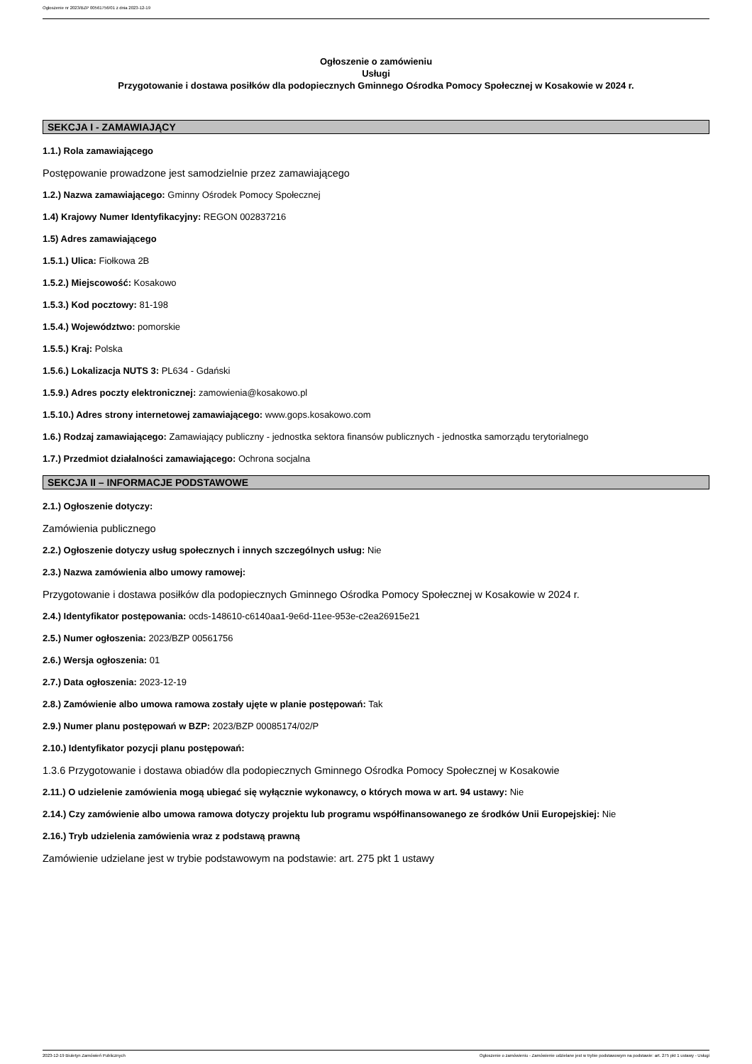Ogłoszenie nr 2023/BZP 00561756/01 z dnia 2023-12-19
Ogłoszenie o zamówieniu
Usługi
Przygotowanie i dostawa posiłków dla podopiecznych Gminnego Ośrodka Pomocy Społecznej w Kosakowie w 2024 r.
SEKCJA I - ZAMAWIAJĄCY
1.1.) Rola zamawiającego
Postępowanie prowadzone jest samodzielnie przez zamawiającego
1.2.) Nazwa zamawiającego: Gminny Ośrodek Pomocy Społecznej
1.4) Krajowy Numer Identyfikacyjny: REGON 002837216
1.5) Adres zamawiającego
1.5.1.) Ulica: Fiołkowa 2B
1.5.2.) Miejscowość: Kosakowo
1.5.3.) Kod pocztowy: 81-198
1.5.4.) Województwo: pomorskie
1.5.5.) Kraj: Polska
1.5.6.) Lokalizacja NUTS 3: PL634 - Gdański
1.5.9.) Adres poczty elektronicznej: zamowienia@kosakowo.pl
1.5.10.) Adres strony internetowej zamawiającego: www.gops.kosakowo.com
1.6.) Rodzaj zamawiającego: Zamawiający publiczny - jednostka sektora finansów publicznych - jednostka samorządu terytorialnego
1.7.) Przedmiot działalności zamawiającego: Ochrona socjalna
SEKCJA II – INFORMACJE PODSTAWOWE
2.1.) Ogłoszenie dotyczy:
Zamówienia publicznego
2.2.) Ogłoszenie dotyczy usług społecznych i innych szczególnych usług: Nie
2.3.) Nazwa zamówienia albo umowy ramowej:
Przygotowanie i dostawa posiłków dla podopiecznych Gminnego Ośrodka Pomocy Społecznej w Kosakowie w 2024 r.
2.4.) Identyfikator postępowania: ocds-148610-c6140aa1-9e6d-11ee-953e-c2ea26915e21
2.5.) Numer ogłoszenia: 2023/BZP 00561756
2.6.) Wersja ogłoszenia: 01
2.7.) Data ogłoszenia: 2023-12-19
2.8.) Zamówienie albo umowa ramowa zostały ujęte w planie postępowań: Tak
2.9.) Numer planu postępowań w BZP: 2023/BZP 00085174/02/P
2.10.) Identyfikator pozycji planu postępowań:
1.3.6 Przygotowanie i dostawa obiadów dla podopiecznych Gminnego Ośrodka Pomocy Społecznej w Kosakowie
2.11.) O udzielenie zamówienia mogą ubiegać się wyłącznie wykonawcy, o których mowa w art. 94 ustawy: Nie
2.14.) Czy zamówienie albo umowa ramowa dotyczy projektu lub programu współfinansowanego ze środków Unii Europejskiej: Nie
2.16.) Tryb udzielenia zamówienia wraz z podstawą prawną
Zamówienie udzielane jest w trybie podstawowym na podstawie: art. 275 pkt 1 ustawy
2023-12-19 Biuletyn Zamówień Publicznych Ogłoszenie o zamówieniu - Zamówienie udzielane jest w trybie podstawowym na podstawie: art. 275 pkt 1 ustawy - Usługi